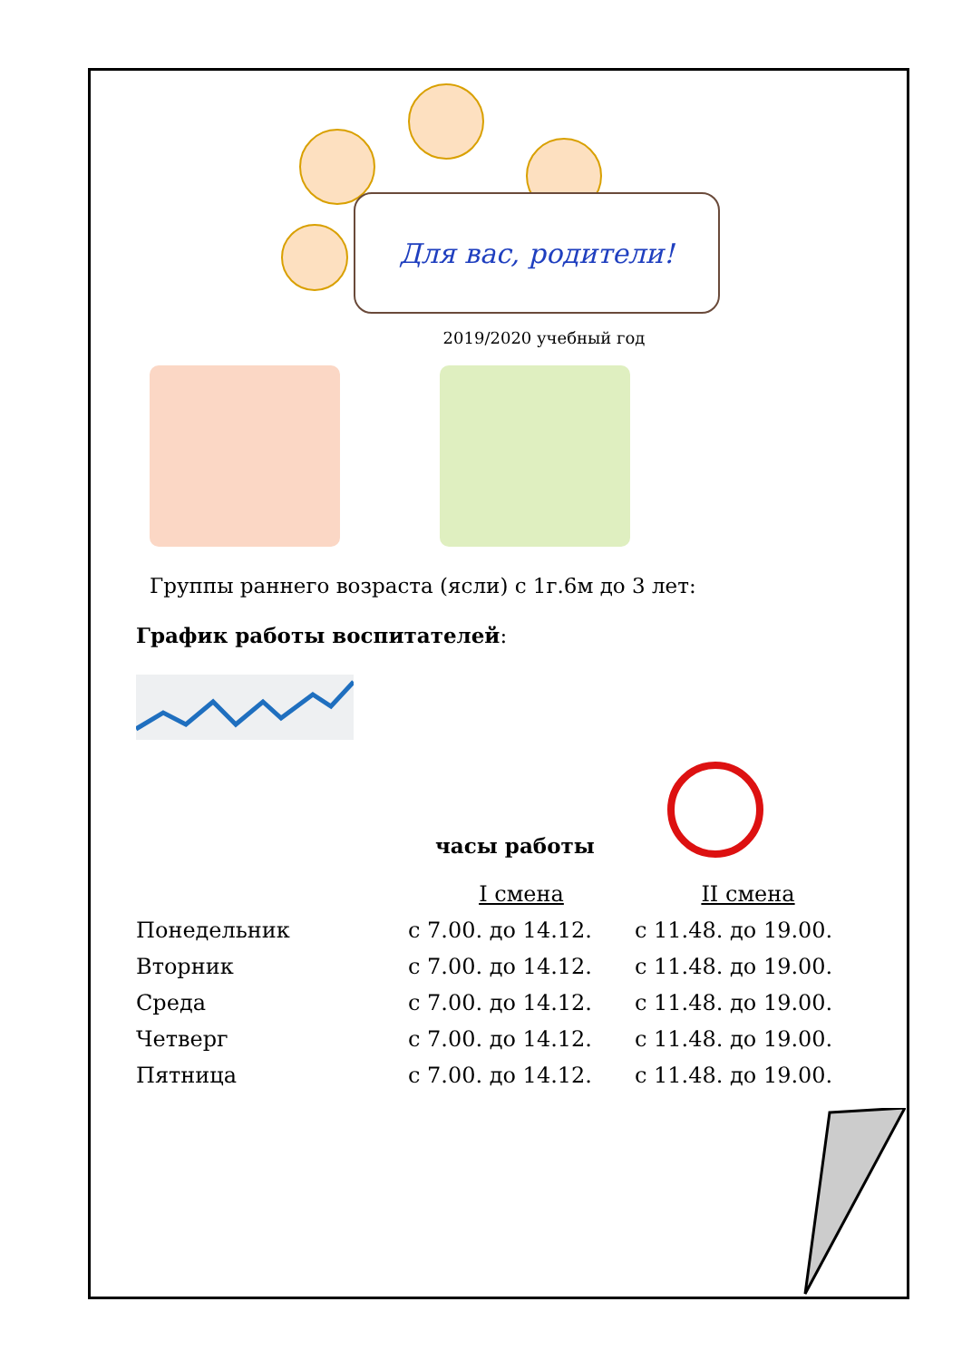Для вас, родители!
2019/2020 учебный год
Группы раннего возраста (ясли) с 1г.6м до 3 лет:
График работы воспитателей:
часы работы
| | I смена | II смена |
| Понедельник | с 7.00. до 14.12. | с 11.48. до 19.00. |
| Вторник | с 7.00. до 14.12. | с 11.48. до 19.00. |
| Среда | с 7.00. до 14.12. | с 11.48. до 19.00. |
| Четверг | с 7.00. до 14.12. | с 11.48. до 19.00. |
| Пятница | с 7.00. до 14.12. | с 11.48. до 19.00. |